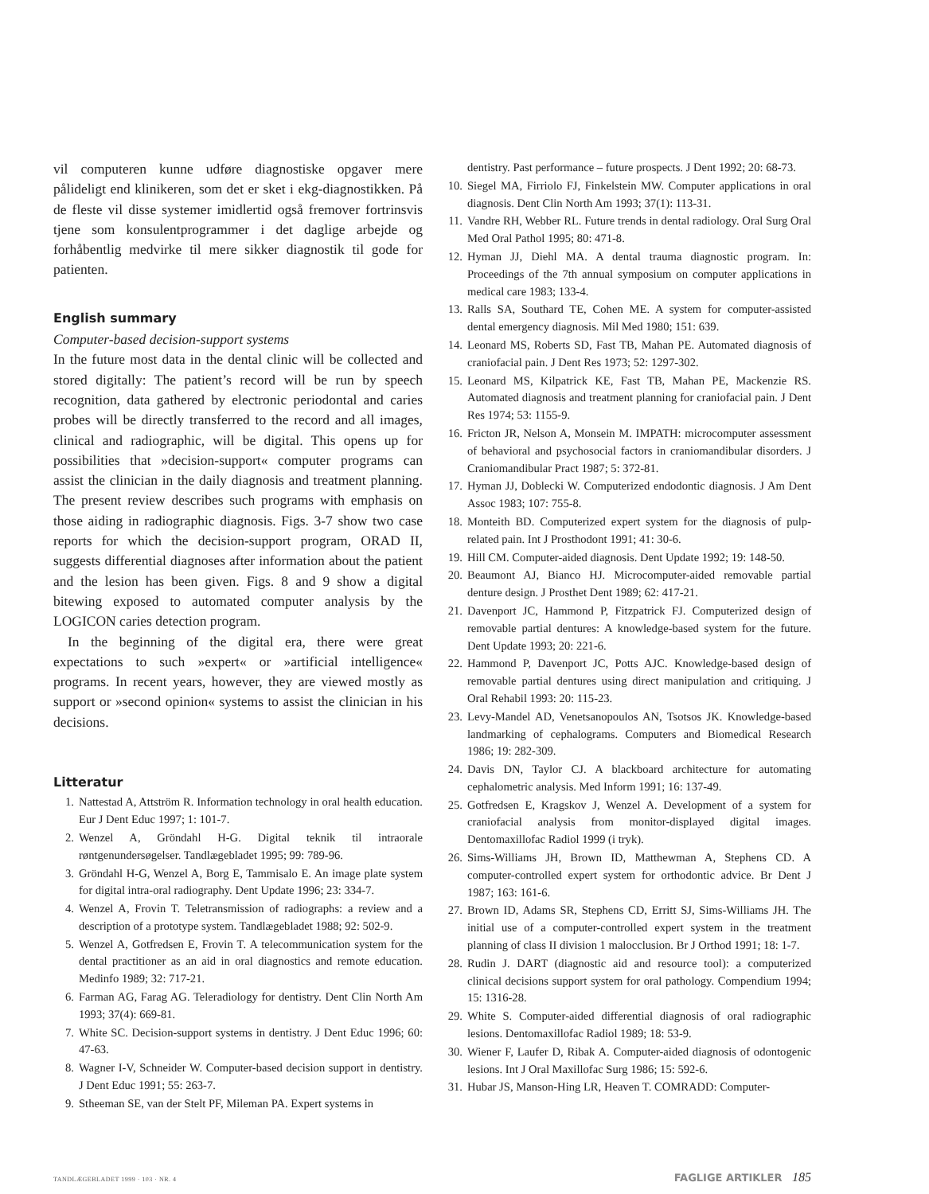vil computeren kunne udføre diagnostiske opgaver mere pålideligt end klinikeren, som det er sket i ekg-diagnostikken. På de fleste vil disse systemer imidlertid også fremover fortrinsvis tjene som konsulentprogrammer i det daglige arbejde og forhåbentlig medvirke til mere sikker diagnostik til gode for patienten.
English summary
Computer-based decision-support systems
In the future most data in the dental clinic will be collected and stored digitally: The patient’s record will be run by speech recognition, data gathered by electronic periodontal and caries probes will be directly transferred to the record and all images, clinical and radiographic, will be digital. This opens up for possibilities that »decision-support« computer programs can assist the clinician in the daily diagnosis and treatment planning. The present review describes such programs with emphasis on those aiding in radiographic diagnosis. Figs. 3-7 show two case reports for which the decision-support program, ORAD II, suggests differential diagnoses after information about the patient and the lesion has been given. Figs. 8 and 9 show a digital bitewing exposed to automated computer analysis by the LOGICON caries detection program.
In the beginning of the digital era, there were great expectations to such »expert« or »artificial intelligence« programs. In recent years, however, they are viewed mostly as support or »second opinion« systems to assist the clinician in his decisions.
Litteratur
1. Nattestad A, Attström R. Information technology in oral health education. Eur J Dent Educ 1997; 1: 101-7.
2. Wenzel A, Gröndahl H-G. Digital teknik til intraorale røntgenundersøgelser. Tandlægebladet 1995; 99: 789-96.
3. Gröndahl H-G, Wenzel A, Borg E, Tammisalo E. An image plate system for digital intra-oral radiography. Dent Update 1996; 23: 334-7.
4. Wenzel A, Frovin T. Teletransmission of radiographs: a review and a description of a prototype system. Tandlægebladet 1988; 92: 502-9.
5. Wenzel A, Gotfredsen E, Frovin T. A telecommunication system for the dental practitioner as an aid in oral diagnostics and remote education. Medinfo 1989; 32: 717-21.
6. Farman AG, Farag AG. Teleradiology for dentistry. Dent Clin North Am 1993; 37(4): 669-81.
7. White SC. Decision-support systems in dentistry. J Dent Educ 1996; 60: 47-63.
8. Wagner I-V, Schneider W. Computer-based decision support in dentistry. J Dent Educ 1991; 55: 263-7.
9. Stheeman SE, van der Stelt PF, Mileman PA. Expert systems in
dentistry. Past performance – future prospects. J Dent 1992; 20: 68-73.
10. Siegel MA, Firriolo FJ, Finkelstein MW. Computer applications in oral diagnosis. Dent Clin North Am 1993; 37(1): 113-31.
11. Vandre RH, Webber RL. Future trends in dental radiology. Oral Surg Oral Med Oral Pathol 1995; 80: 471-8.
12. Hyman JJ, Diehl MA. A dental trauma diagnostic program. In: Proceedings of the 7th annual symposium on computer applications in medical care 1983; 133-4.
13. Ralls SA, Southard TE, Cohen ME. A system for computer-assisted dental emergency diagnosis. Mil Med 1980; 151: 639.
14. Leonard MS, Roberts SD, Fast TB, Mahan PE. Automated diagnosis of craniofacial pain. J Dent Res 1973; 52: 1297-302.
15. Leonard MS, Kilpatrick KE, Fast TB, Mahan PE, Mackenzie RS. Automated diagnosis and treatment planning for craniofacial pain. J Dent Res 1974; 53: 1155-9.
16. Fricton JR, Nelson A, Monsein M. IMPATH: microcomputer assessment of behavioral and psychosocial factors in craniomandibular disorders. J Craniomandibular Pract 1987; 5: 372-81.
17. Hyman JJ, Doblecki W. Computerized endodontic diagnosis. J Am Dent Assoc 1983; 107: 755-8.
18. Monteith BD. Computerized expert system for the diagnosis of pulp-related pain. Int J Prosthodont 1991; 41: 30-6.
19. Hill CM. Computer-aided diagnosis. Dent Update 1992; 19: 148-50.
20. Beaumont AJ, Bianco HJ. Microcomputer-aided removable partial denture design. J Prosthet Dent 1989; 62: 417-21.
21. Davenport JC, Hammond P, Fitzpatrick FJ. Computerized design of removable partial dentures: A knowledge-based system for the future. Dent Update 1993; 20: 221-6.
22. Hammond P, Davenport JC, Potts AJC. Knowledge-based design of removable partial dentures using direct manipulation and critiquing. J Oral Rehabil 1993: 20: 115-23.
23. Levy-Mandel AD, Venetsanopoulos AN, Tsotsos JK. Knowledge-based landmarking of cephalograms. Computers and Biomedical Research 1986; 19: 282-309.
24. Davis DN, Taylor CJ. A blackboard architecture for automating cephalometric analysis. Med Inform 1991; 16: 137-49.
25. Gotfredsen E, Kragskov J, Wenzel A. Development of a system for craniofacial analysis from monitor-displayed digital images. Dentomaxillofac Radiol 1999 (i tryk).
26. Sims-Williams JH, Brown ID, Matthewman A, Stephens CD. A computer-controlled expert system for orthodontic advice. Br Dent J 1987; 163: 161-6.
27. Brown ID, Adams SR, Stephens CD, Erritt SJ, Sims-Williams JH. The initial use of a computer-controlled expert system in the treatment planning of class II division 1 malocclusion. Br J Orthod 1991; 18: 1-7.
28. Rudin J. DART (diagnostic aid and resource tool): a computerized clinical decisions support system for oral pathology. Compendium 1994; 15: 1316-28.
29. White S. Computer-aided differential diagnosis of oral radiographic lesions. Dentomaxillofac Radiol 1989; 18: 53-9.
30. Wiener F, Laufer D, Ribak A. Computer-aided diagnosis of odontogenic lesions. Int J Oral Maxillofac Surg 1986; 15: 592-6.
31. Hubar JS, Manson-Hing LR, Heaven T. COMRADD: Computer-
TANDLÆGEBLADET 1999 · 103 · NR. 4 FAGLIGE ARTIKLER 185